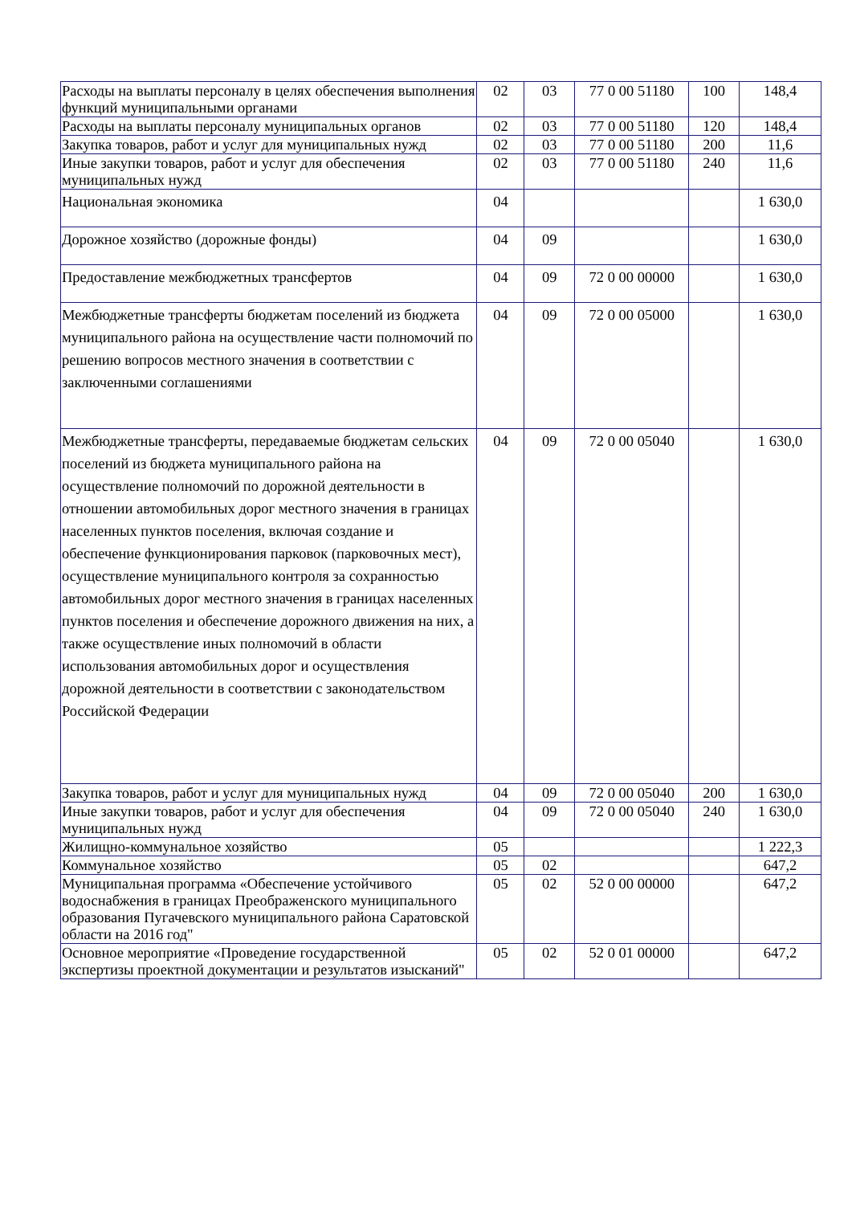| Расходы на выплаты персоналу в целях обеспечения выполнения функций муниципальными органами | 02 | 03 | 77 0 00 51180 | 100 | 148,4 |
| Расходы на выплаты персоналу муниципальных органов | 02 | 03 | 77 0 00 51180 | 120 | 148,4 |
| Закупка товаров, работ и услуг для муниципальных нужд | 02 | 03 | 77 0 00 51180 | 200 | 11,6 |
| Иные закупки товаров, работ и услуг для обеспечения муниципальных нужд | 02 | 03 | 77 0 00 51180 | 240 | 11,6 |
| Национальная экономика | 04 | | | | 1 630,0 |
| Дорожное хозяйство (дорожные фонды) | 04 | 09 | | | 1 630,0 |
| Предоставление межбюджетных трансфертов | 04 | 09 | 72 0 00 00000 | | 1 630,0 |
| Межбюджетные трансферты бюджетам поселений из бюджета муниципального района на осуществление части полномочий по решению вопросов местного значения в соответствии с заключенными соглашениями | 04 | 09 | 72 0 00 05000 | | 1 630,0 |
| Межбюджетные трансферты, передаваемые бюджетам сельских поселений из бюджета муниципального района на осуществление полномочий по дорожной деятельности в отношении автомобильных дорог местного значения в границах населенных пунктов поселения, включая создание и обеспечение функционирования парковок (парковочных мест), осуществление муниципального контроля за сохранностью автомобильных дорог местного значения в границах населенных пунктов поселения и обеспечение дорожного движения на них, а также осуществление иных полномочий в области использования автомобильных дорог и осуществления дорожной деятельности в соответствии с законодательством Российской Федерации | 04 | 09 | 72 0 00 05040 | | 1 630,0 |
| Закупка товаров, работ и услуг для муниципальных нужд | 04 | 09 | 72 0 00 05040 | 200 | 1 630,0 |
| Иные закупки товаров, работ и услуг для обеспечения муниципальных нужд | 04 | 09 | 72 0 00 05040 | 240 | 1 630,0 |
| Жилищно-коммунальное хозяйство | 05 | | | | 1 222,3 |
| Коммунальное хозяйство | 05 | 02 | | | 647,2 |
| Муниципальная программа «Обеспечение устойчивого водоснабжения в границах Преображенского муниципального образования Пугачевского муниципального района Саратовской области на 2016 год" | 05 | 02 | 52 0 00 00000 | | 647,2 |
| Основное мероприятие «Проведение государственной экспертизы проектной документации и результатов изысканий" | 05 | 02 | 52 0 01 00000 | | 647,2 |